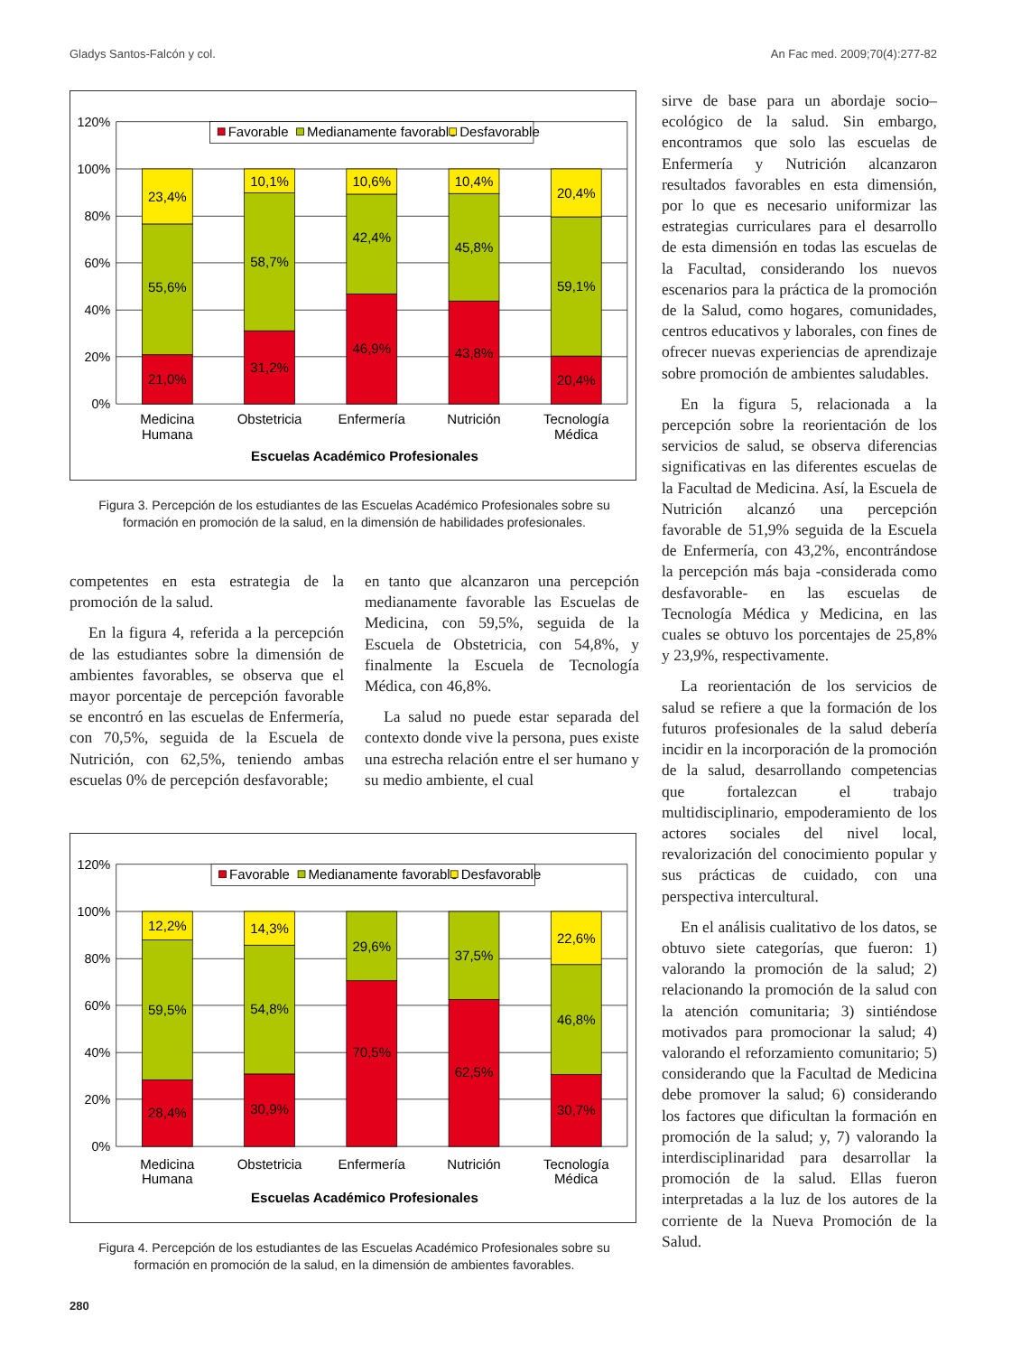Gladys Santos-Falcón y col. An Fac med. 2009;70(4):277-82
0%
20%
40%
60%
80%
100%
120%
Favorable
Medianamente favorable
Desfavorable
21,0%
55,6%
23,4%
31,2%
58,7%
10,1%
46,9%
42,4%
10,6%
43,8%
45,8%
10,4%
20,4%
59,1%
20,4%
Medicina
Humana
Obstetricia
Enfermería
Nutrición
Tecnología
Médica
Escuelas Académico Profesionales
Figura 3. Percepción de los estudiantes de las Escuelas Académico Profesionales sobre su formación en promoción de la salud, en la dimensión de habilidades profesionales.
competentes en esta estrategia de la promoción de la salud.
En la figura 4, referida a la percepción de las estudiantes sobre la dimensión de ambientes favorables, se observa que el mayor porcentaje de percepción favorable se encontró en las escuelas de Enfermería, con 70,5%, seguida de la Escuela de Nutrición, con 62,5%, teniendo ambas escuelas 0% de percepción desfavorable;
en tanto que alcanzaron una percepción medianamente favorable las Escuelas de Medicina, con 59,5%, seguida de la Escuela de Obstetricia, con 54,8%, y finalmente la Escuela de Tecnología Médica, con 46,8%.
La salud no puede estar separada del contexto donde vive la persona, pues existe una estrecha relación entre el ser humano y su medio ambiente, el cual
0%
20%
40%
60%
80%
100%
120%
Favorable
Medianamente favorable
Desfavorable
28,4%
59,5%
12,2%
30,9%
54,8%
14,3%
70,5%
29,6%
62,5%
37,5%
30,7%
46,8%
22,6%
Medicina
Humana
Obstetricia
Enfermería
Nutrición
Tecnología
Médica
Escuelas Académico Profesionales
Figura 4. Percepción de los estudiantes de las Escuelas Académico Profesionales sobre su formación en promoción de la salud, en la dimensión de ambientes favorables.
sirve de base para un abordaje socio–ecológico de la salud. Sin embargo, encontramos que solo las escuelas de Enfermería y Nutrición alcanzaron resultados favorables en esta dimensión, por lo que es necesario uniformizar las estrategias curriculares para el desarrollo de esta dimensión en todas las escuelas de la Facultad, considerando los nuevos escenarios para la práctica de la promoción de la Salud, como hogares, comunidades, centros educativos y laborales, con fines de ofrecer nuevas experiencias de aprendizaje sobre promoción de ambientes saludables.
En la figura 5, relacionada a la percepción sobre la reorientación de los servicios de salud, se observa diferencias significativas en las diferentes escuelas de la Facultad de Medicina. Así, la Escuela de Nutrición alcanzó una percepción favorable de 51,9% seguida de la Escuela de Enfermería, con 43,2%, encontrándose la percepción más baja -considerada como desfavorable- en las escuelas de Tecnología Médica y Medicina, en las cuales se obtuvo los porcentajes de 25,8% y 23,9%, respectivamente.
La reorientación de los servicios de salud se refiere a que la formación de los futuros profesionales de la salud debería incidir en la incorporación de la promoción de la salud, desarrollando competencias que fortalezcan el trabajo multidisciplinario, empoderamiento de los actores sociales del nivel local, revalorización del conocimiento popular y sus prácticas de cuidado, con una perspectiva intercultural.
En el análisis cualitativo de los datos, se obtuvo siete categorías, que fueron: 1) valorando la promoción de la salud; 2) relacionando la promoción de la salud con la atención comunitaria; 3) sintiéndose motivados para promocionar la salud; 4) valorando el reforzamiento comunitario; 5) considerando que la Facultad de Medicina debe promover la salud; 6) considerando los factores que dificultan la formación en promoción de la salud; y, 7) valorando la interdisciplinaridad para desarrollar la promoción de la salud. Ellas fueron interpretadas a la luz de los autores de la corriente de la Nueva Promoción de la Salud.
280